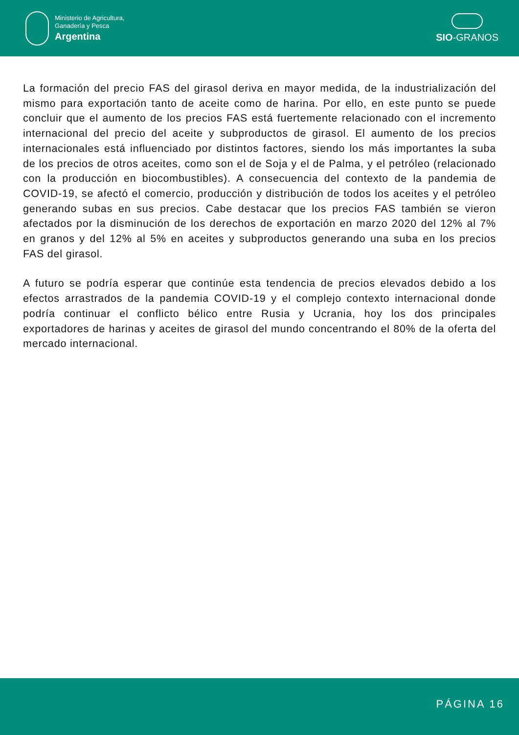Ministerio de Agricultura,
Ganadería y Pesca
Argentina
SIO-GRANOS
La formación del precio FAS del girasol deriva en mayor medida, de la industrialización del mismo para exportación tanto de aceite como de harina. Por ello, en este punto se puede concluir que el aumento de los precios FAS está fuertemente relacionado con el incremento internacional del precio del aceite y subproductos de girasol. El aumento de los precios internacionales está influenciado por distintos factores, siendo los más importantes la suba de los precios de otros aceites, como son el de Soja y el de Palma, y el petróleo (relacionado con la producción en biocombustibles). A consecuencia del contexto de la pandemia de COVID-19, se afectó el comercio, producción y distribución de todos los aceites y el petróleo generando subas en sus precios. Cabe destacar que los precios FAS también se vieron afectados por la disminución de los derechos de exportación en marzo 2020 del 12% al 7% en granos y del 12% al 5% en aceites y subproductos generando una suba en los precios FAS del girasol.
A futuro se podría esperar que continúe esta tendencia de precios elevados debido a los efectos arrastrados de la pandemia COVID-19 y el complejo contexto internacional donde podría continuar el conflicto bélico entre Rusia y Ucrania, hoy los dos principales exportadores de harinas y aceites de girasol del mundo concentrando el 80% de la oferta del mercado internacional.
PÁGINA 16